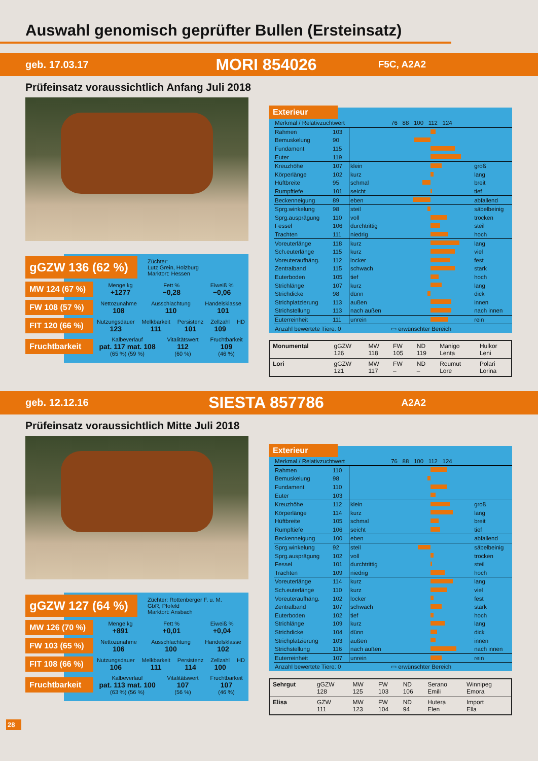Auswahl genomisch geprüfter Bullen (Ersteinsatz)
geb. 17.03.17 MORI 854026 F5C, A2A2
Prüfeinsatz voraussichtlich Anfang Juli 2018
gGZW 136 (62 %) Züchter:
Lutz Grein, Holzburg
Marktort: Hessen
MW 124 (67 %)
Menge kg
+1277 Fett %
−0,28 Eiweiß %
−0,06
FW 108 (57 %)
Nettozunahme
108 Ausschlachtung
110 Handelsklasse
101
FIT 120 (66 %)
Nutzungsdauer
123 Melkbarkeit
111 Persistenz
101 Zellzahl
109 HD
Fruchtbarkeit
Kalbeverlauf
pat. 117 mat. 108
(65 %) (59 %) Vitalitätswert
112
(60 %) Fruchtbarkeit
109
(46 %)
Exterieur
| Merkmal / Relativzuchtwert | | | 76 88 100 112 124 | |
| --- | --- | --- | --- | --- |
| Rahmen | 103 | | | |
| Bemuskelung | 90 | | | |
| Fundament | 115 | | | |
| Euter | 119 | | | |
| Kreuzhöhe | 107 | klein | | groß |
| Körperlänge | 102 | kurz | | lang |
| Hüftbreite | 95 | schmal | | breit |
| Rumpftiefe | 101 | seicht | | tief |
| Beckenneigung | 89 | eben | | abfallend |
| Sprg.winkelung | 98 | steil | | säbelbeinig |
| Sprg.ausprägung | 110 | voll | | trocken |
| Fessel | 106 | durchtrittig | | steil |
| Trachten | 111 | niedrig | | hoch |
| Voreuterlänge | 118 | kurz | | lang |
| Sch.euterlänge | 115 | kurz | | viel |
| Voreuteraufhäng. | 112 | locker | | fest |
| Zentralband | 115 | schwach | | stark |
| Euterboden | 105 | tief | | hoch |
| Strichlänge | 107 | kurz | | lang |
| Strichdicke | 98 | dünn | | dick |
| Strichplatzierung | 113 | außen | | innen |
| Strichstellung | 113 | nach außen | | nach innen |
| Euterreinheit | 111 | unrein | | rein |
| Anzahl bewertete Tiere: 0 | | | ▭ erwünschter Bereich | |
| Monumental | gGZW 126 | MW 118 | FW 105 | ND 119 | Manigo Lenta | Hulkor Leni |
| Lori | gGZW 121 | MW 117 | FW – | ND – | Reumut Lore | Polari Lorina |
geb. 12.12.16 SIESTA 857786 A2A2
Prüfeinsatz voraussichtlich Mitte Juli 2018
gGZW 127 (64 %) Züchter: Rottenberger F. u. M.
GbR, Pfofeld
Marktort: Ansbach
MW 126 (70 %)
Menge kg
+891 Fett %
+0,01 Eiweiß %
+0,04
FW 103 (65 %)
Nettozunahme
106 Ausschlachtung
100 Handelsklasse
102
FIT 108 (66 %)
Nutzungsdauer
106 Melkbarkeit
111 Persistenz
114 Zellzahl
100 HD
Fruchtbarkeit
Kalbeverlauf
pat. 113 mat. 100
(63 %) (56 %) Vitalitätswert
107
(56 %) Fruchtbarkeit
107
(46 %)
Exterieur
| Merkmal / Relativzuchtwert | | | 76 88 100 112 124 | |
| --- | --- | --- | --- | --- |
| Rahmen | 110 | | | |
| Bemuskelung | 98 | | | |
| Fundament | 110 | | | |
| Euter | 103 | | | |
| Kreuzhöhe | 112 | klein | | groß |
| Körperlänge | 114 | kurz | | lang |
| Hüftbreite | 105 | schmal | | breit |
| Rumpftiefe | 106 | seicht | | tief |
| Beckenneigung | 100 | eben | | abfallend |
| Sprg.winkelung | 92 | steil | | säbelbeinig |
| Sprg.ausprägung | 102 | voll | | trocken |
| Fessel | 101 | durchtrittig | | steil |
| Trachten | 109 | niedrig | | hoch |
| Voreuterlänge | 114 | kurz | | lang |
| Sch.euterlänge | 110 | kurz | | viel |
| Voreuteraufhäng. | 102 | locker | | fest |
| Zentralband | 107 | schwach | | stark |
| Euterboden | 102 | tief | | hoch |
| Strichlänge | 109 | kurz | | lang |
| Strichdicke | 104 | dünn | | dick |
| Strichplatzierung | 103 | außen | | innen |
| Strichstellung | 116 | nach außen | | nach innen |
| Euterreinheit | 107 | unrein | | rein |
| Anzahl bewertete Tiere: 0 | | | ▭ erwünschter Bereich | |
| Sehrgut | gGZW 128 | MW 125 | FW 103 | ND 106 | Serano Emili | Winnipeg Emora |
| Elisa | GZW 111 | MW 123 | FW 104 | ND 94 | Hutera Elen | Import Ella |
28